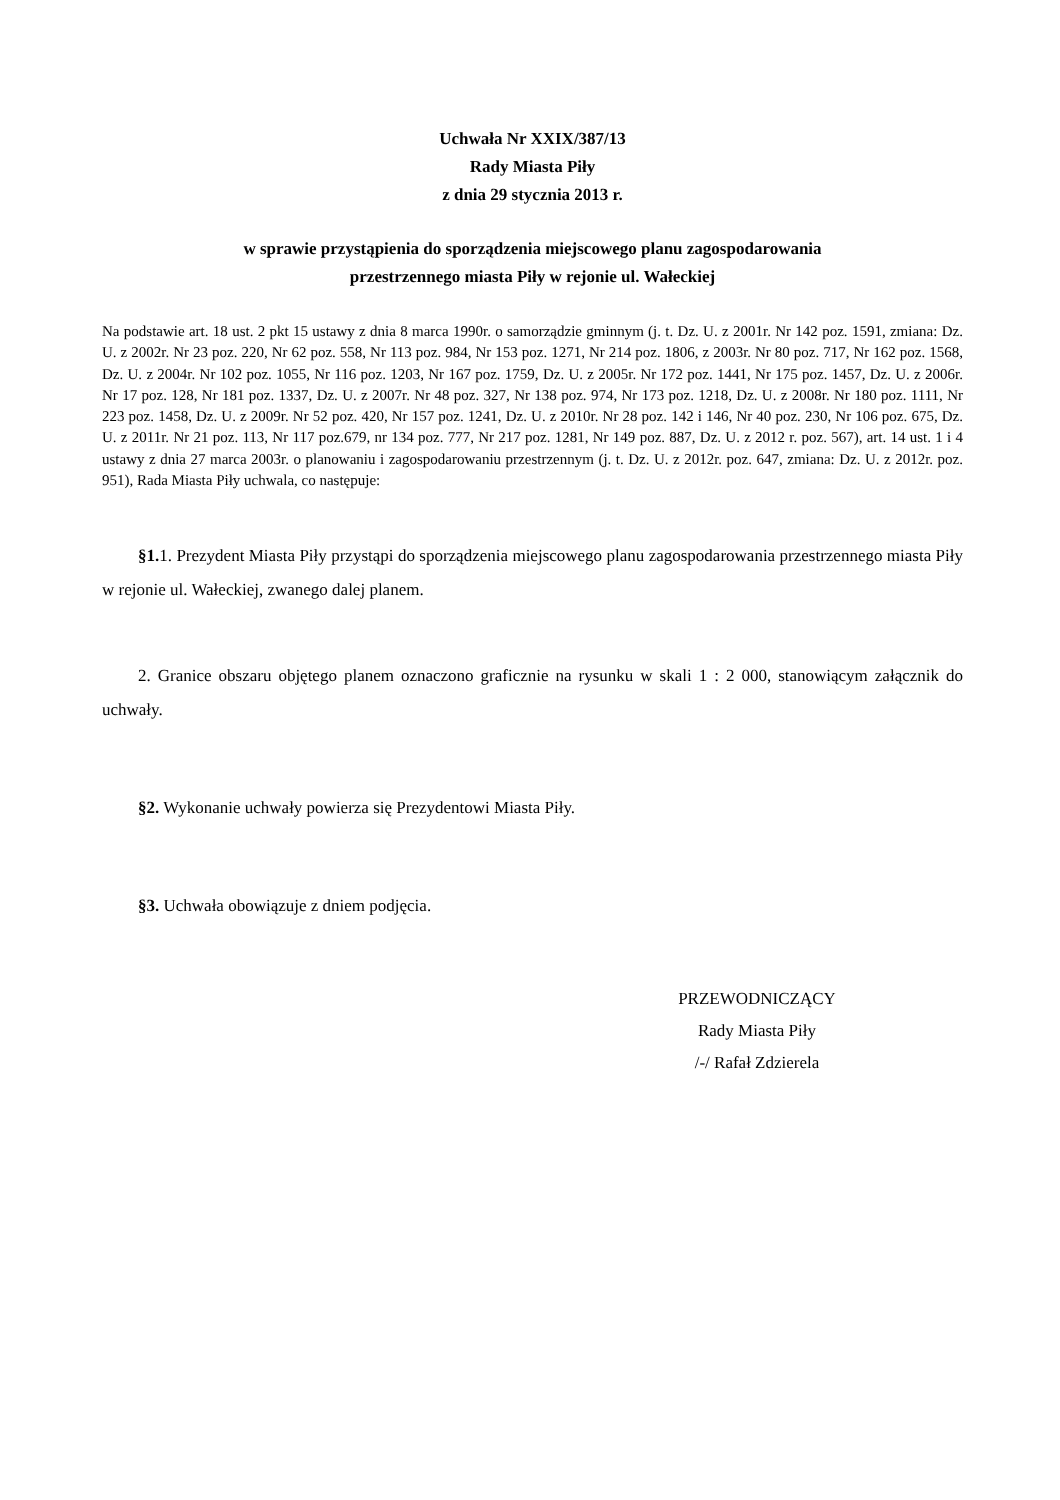Uchwała Nr XXIX/387/13
Rady Miasta Piły
z dnia 29 stycznia 2013 r.
w sprawie przystąpienia do sporządzenia miejscowego planu zagospodarowania
przestrzennego miasta Piły w rejonie ul. Wałeckiej
Na podstawie art. 18 ust. 2 pkt 15 ustawy z dnia 8 marca 1990r. o samorządzie gminnym (j. t. Dz. U. z 2001r. Nr 142 poz. 1591, zmiana: Dz. U. z 2002r. Nr 23 poz. 220, Nr 62 poz. 558, Nr 113 poz. 984, Nr 153 poz. 1271, Nr 214 poz. 1806, z 2003r. Nr 80 poz. 717, Nr 162 poz. 1568, Dz. U. z 2004r. Nr 102 poz. 1055, Nr 116 poz. 1203, Nr 167 poz. 1759, Dz. U. z 2005r. Nr 172 poz. 1441, Nr 175 poz. 1457, Dz. U. z 2006r. Nr 17 poz. 128, Nr 181 poz. 1337, Dz. U. z 2007r. Nr 48 poz. 327, Nr 138 poz. 974, Nr 173 poz. 1218, Dz. U. z 2008r. Nr 180 poz. 1111, Nr 223 poz. 1458, Dz. U. z 2009r. Nr 52 poz. 420, Nr 157 poz. 1241, Dz. U. z 2010r. Nr 28 poz. 142 i 146, Nr 40 poz. 230, Nr 106 poz. 675, Dz. U. z 2011r. Nr 21 poz. 113, Nr 117 poz.679, nr 134 poz. 777, Nr 217 poz. 1281, Nr 149 poz. 887, Dz. U. z 2012 r. poz. 567), art. 14 ust. 1 i 4 ustawy z dnia 27 marca 2003r. o planowaniu i zagospodarowaniu przestrzennym (j. t. Dz. U. z 2012r. poz. 647, zmiana: Dz. U. z 2012r. poz. 951), Rada Miasta Piły uchwala, co następuje:
§1. 1. Prezydent Miasta Piły przystąpi do sporządzenia miejscowego planu zagospodarowania przestrzennego miasta Piły w rejonie ul. Wałeckiej, zwanego dalej planem.
2. Granice obszaru objętego planem oznaczono graficznie na rysunku w skali 1 : 2 000, stanowiącym załącznik do uchwały.
§2. Wykonanie uchwały powierza się Prezydentowi Miasta Piły.
§3. Uchwała obowiązuje z dniem podjęcia.
PRZEWODNICZĄCY
Rady Miasta Piły
/-/ Rafał Zdzierela